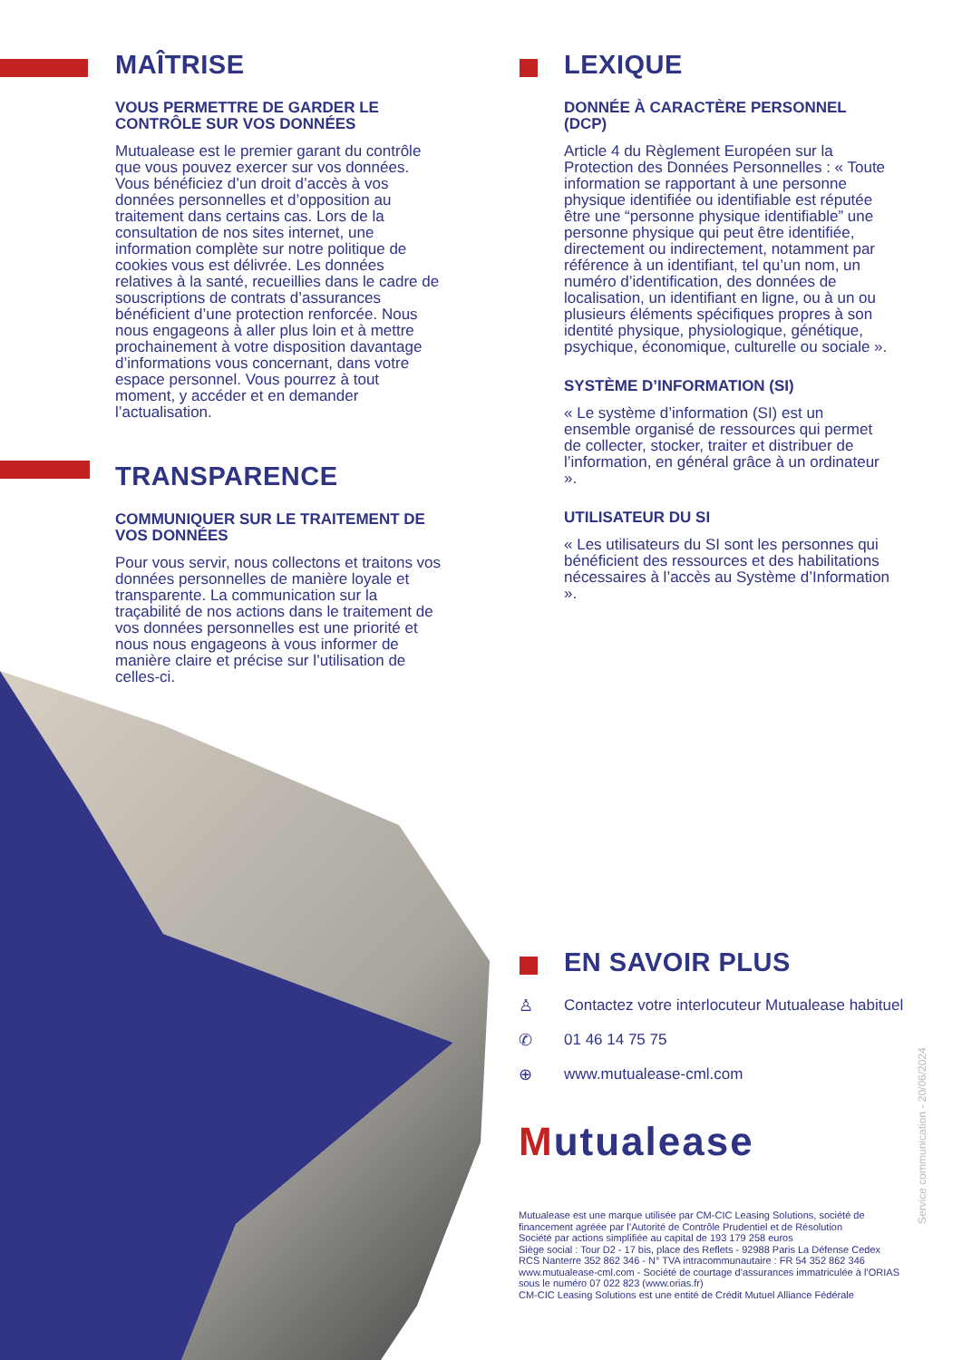MAÎTRISE
VOUS PERMETTRE DE GARDER LE CONTRÔLE SUR VOS DONNÉES
Mutualease est le premier garant du contrôle que vous pouvez exercer sur vos données. Vous bénéficiez d’un droit d’accès à vos données personnelles et d’opposition au traitement dans certains cas. Lors de la consultation de nos sites internet, une information complète sur notre politique de cookies vous est délivrée. Les données relatives à la santé, recueillies dans le cadre de souscriptions de contrats d’assurances bénéficient d’une protection renforcée. Nous nous engageons à aller plus loin et à mettre prochainement à votre disposition davantage d’informations vous concernant, dans votre espace personnel. Vous pourrez à tout moment, y accéder et en demander l’actualisation.
TRANSPARENCE
COMMUNIQUER SUR LE TRAITEMENT DE VOS DONNÉES
Pour vous servir, nous collectons et traitons vos données personnelles de manière loyale et transparente. La communication sur la traçabilité de nos actions dans le traitement de vos données personnelles est une priorité et nous nous engageons à vous informer de manière claire et précise sur l’utilisation de celles-ci.
LEXIQUE
DONNÉE À CARACTÈRE PERSONNEL (DCP)
Article 4 du Règlement Européen sur la Protection des Données Personnelles : « Toute information se rapportant à une personne physique identifiée ou identifiable est réputée être une “personne physique identifiable” une personne physique qui peut être identifiée, directement ou indirectement, notamment par référence à un identifiant, tel qu’un nom, un numéro d’identification, des données de localisation, un identifiant en ligne, ou à un ou plusieurs éléments spécifiques propres à son identité physique, physiologique, génétique, psychique, économique, culturelle ou sociale ».
SYSTÈME D’INFORMATION (SI)
« Le système d’information (SI) est un ensemble organisé de ressources qui permet de collecter, stocker, traiter et distribuer de l’information, en général grâce à un ordinateur ».
UTILISATEUR DU SI
« Les utilisateurs du SI sont les personnes qui bénéficient des ressources et des habilitations nécessaires à l’accès au Système d’Information ».
EN SAVOIR PLUS
♙ Contactez votre interlocuteur Mutualease habituel
✆ 01 46 14 75 75
⊕ www.mutualease-cml.com
Mutualease
Mutualease est une marque utilisée par CM-CIC Leasing Solutions, société de financement agréée par l’Autorité de Contrôle Prudentiel et de Résolution
Société par actions simplifiée au capital de 193 179 258 euros
Siège social : Tour D2 - 17 bis, place des Reflets - 92988 Paris La Défense Cedex
RCS Nanterre 352 862 346 - N° TVA intracommunautaire : FR 54 352 862 346
www.mutualease-cml.com - Société de courtage d’assurances immatriculée à l’ORIAS sous le numéro 07 022 823 (www.orias.fr)
CM-CIC Leasing Solutions est une entité de Crédit Mutuel Alliance Fédérale
Service communication - 20/06/2024